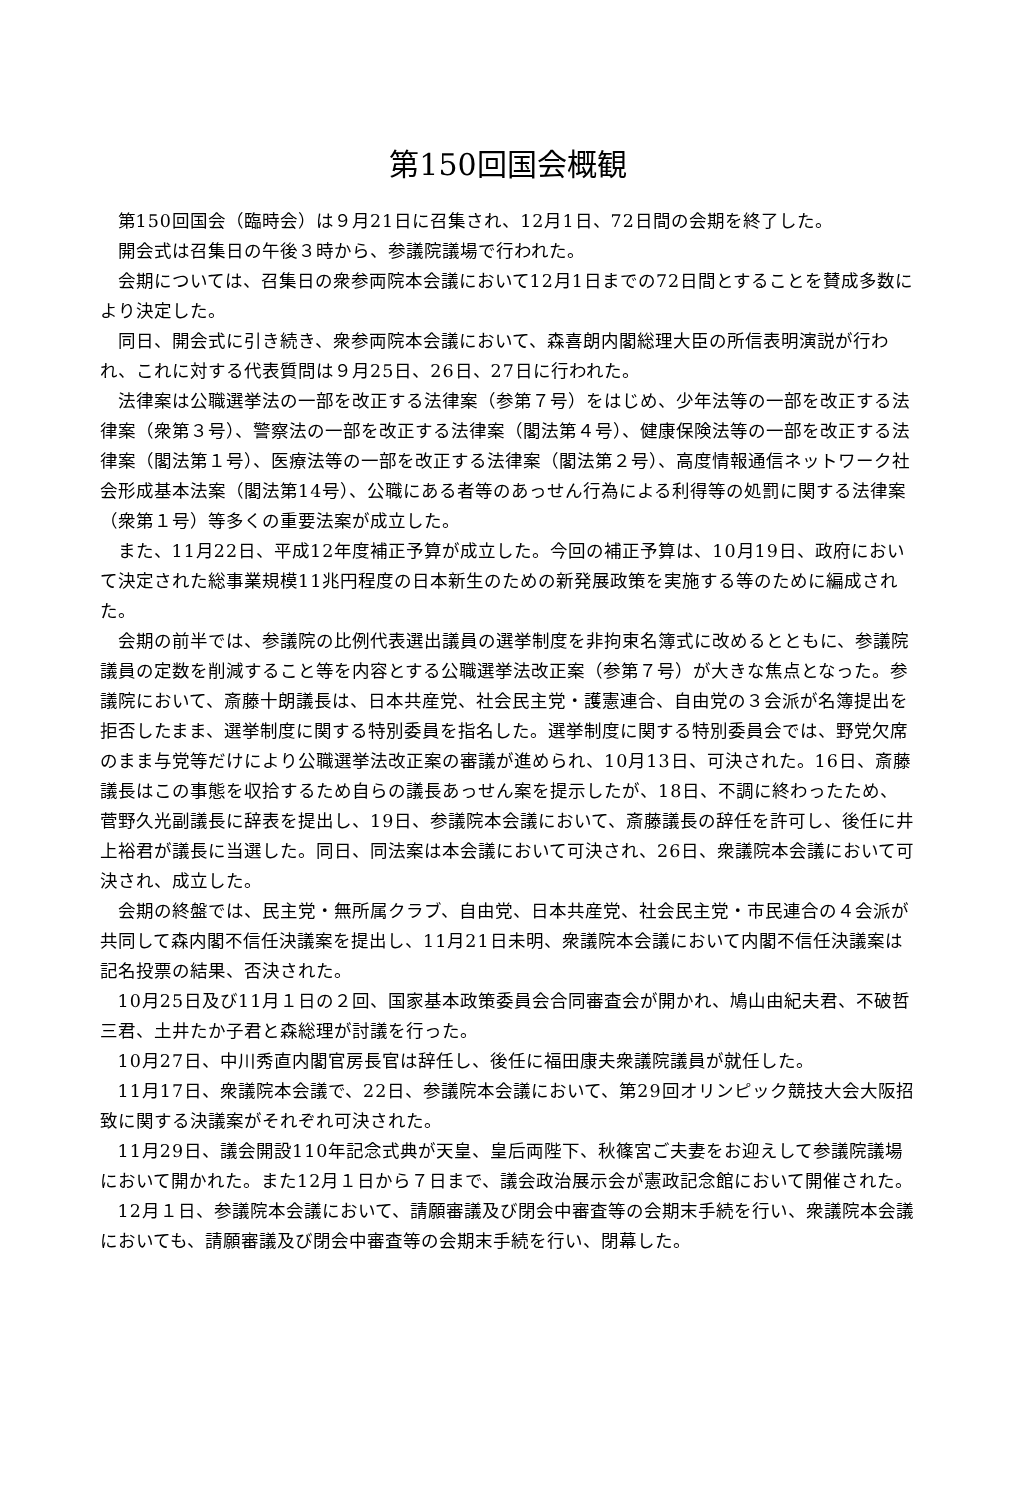第150回国会概観
第150回国会（臨時会）は９月21日に召集され、12月1日、72日間の会期を終了した。
開会式は召集日の午後３時から、参議院議場で行われた。
会期については、召集日の衆参両院本会議において12月1日までの72日間とすることを賛成多数により決定した。
同日、開会式に引き続き、衆参両院本会議において、森喜朗内閣総理大臣の所信表明演説が行われ、これに対する代表質問は９月25日、26日、27日に行われた。
法律案は公職選挙法の一部を改正する法律案（参第７号）をはじめ、少年法等の一部を改正する法律案（衆第３号）、警察法の一部を改正する法律案（閣法第４号）、健康保険法等の一部を改正する法律案（閣法第１号）、医療法等の一部を改正する法律案（閣法第２号）、高度情報通信ネットワーク社会形成基本法案（閣法第14号）、公職にある者等のあっせん行為による利得等の処罰に関する法律案（衆第１号）等多くの重要法案が成立した。
また、11月22日、平成12年度補正予算が成立した。今回の補正予算は、10月19日、政府において決定された総事業規模11兆円程度の日本新生のための新発展政策を実施する等のために編成された。
会期の前半では、参議院の比例代表選出議員の選挙制度を非拘束名簿式に改めるとともに、参議院議員の定数を削減すること等を内容とする公職選挙法改正案（参第７号）が大きな焦点となった。参議院において、斎藤十朗議長は、日本共産党、社会民主党・護憲連合、自由党の３会派が名簿提出を拒否したまま、選挙制度に関する特別委員を指名した。選挙制度に関する特別委員会では、野党欠席のまま与党等だけにより公職選挙法改正案の審議が進められ、10月13日、可決された。16日、斎藤議長はこの事態を収拾するため自らの議長あっせん案を提示したが、18日、不調に終わったため、菅野久光副議長に辞表を提出し、19日、参議院本会議において、斎藤議長の辞任を許可し、後任に井上裕君が議長に当選した。同日、同法案は本会議において可決され、26日、衆議院本会議において可決され、成立した。
会期の終盤では、民主党・無所属クラブ、自由党、日本共産党、社会民主党・市民連合の４会派が共同して森内閣不信任決議案を提出し、11月21日未明、衆議院本会議において内閣不信任決議案は記名投票の結果、否決された。
10月25日及び11月１日の２回、国家基本政策委員会合同審査会が開かれ、鳩山由紀夫君、不破哲三君、土井たか子君と森総理が討議を行った。
10月27日、中川秀直内閣官房長官は辞任し、後任に福田康夫衆議院議員が就任した。
11月17日、衆議院本会議で、22日、参議院本会議において、第29回オリンピック競技大会大阪招致に関する決議案がそれぞれ可決された。
11月29日、議会開設110年記念式典が天皇、皇后両陛下、秋篠宮ご夫妻をお迎えして参議院議場において開かれた。また12月１日から７日まで、議会政治展示会が憲政記念館において開催された。
12月１日、参議院本会議において、請願審議及び閉会中審査等の会期末手続を行い、衆議院本会議においても、請願審議及び閉会中審査等の会期末手続を行い、閉幕した。